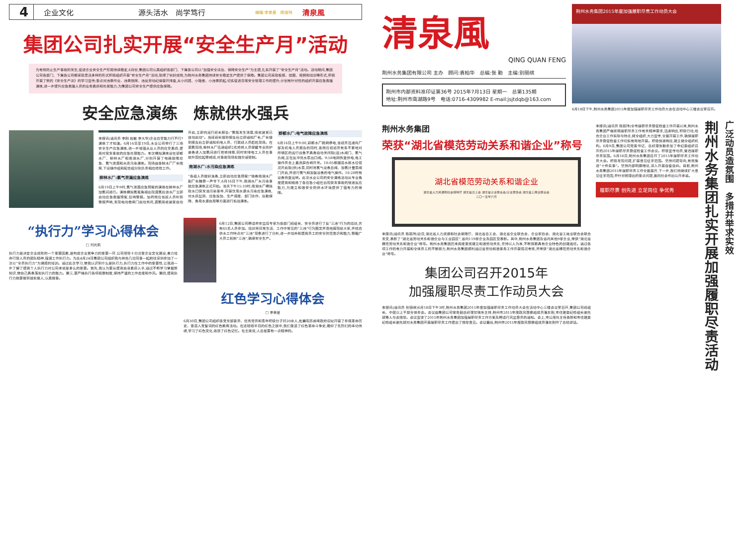4 企业文化 源头活水　尚学笃行 编辑:李美星　陈丽玮 清泉風
集团公司扎实开展“安全生产月”活动
为有效防止生产事故的发生,促进企业安全生产形势持续稳定,6月份,集团公司认真组织各部门、下属各公司以“加强安全法治、保障安全生产”为主题,扎实开展了“安全生产月”活动。活动期间,集团公司各部门、下属各公司都采取灵活多样的形式积极组织开展“安全生产月”活动,取得了较好成效,为荆州水务集团持续安全稳定生产提供了保障。集团公司采取板报、挂图、视频和培训等形式,积极开展了新的《安全生产法》的学习宣传;重点对违章作业、违章指挥、违反劳动纪律展开排查,从小问题、小隐患、小违章抓起,切实促进日常安全管理工作的提升;计划有针对性的组织开展应急救援演练,进一步提升应急救援人员的业务素质和处置能力,为集团公司安全生产提供应急保障。
安全应急演练　炼就供水强兵
本报讯(通讯员 李刚 赵敏 李大华)企业应变能力行不行?演练了才知道。6月16日至19日,水业公司举行了三场安全生产应急演练,进一步增强从业人员的应变素质,提高对突发事故的应急处理能力。本次模拟演练设在郢都水厂、柳林水厂和南湖水厂,分别开展了电器故障应急、氯气泄漏和水质污染演练。现场由各制水厂厂长指挥,下设操作组和配合组分别负责相应抢险工作。
柳林水厂:氯气泄漏应急演练
6月19日上午9时,氯气泄漏应急预案的演练在柳林水厂加氯间进行。演练模拟氯瓶角阀出现漏氯后该水厂立即启动应急救援预案,拉响警报。加药岗位当班人员听到警报声响,发现电动卷闸门自动关闭,漏氯吸收装置自动开启,立即向运行班长报告:“氯瓶发生泄漏,吸收装置已自动启动”。当班班长接到报告后立即通知厂长,厂长接到报告后立即通知机电人员、行政班人员赶赴现场。在漏氯现场,柳林水厂迅速组织2名抢修人员穿戴专业防护装备进入加氯间进行抢修排障,同时安排电工人员在事故外围拉起警戒线,对事故现场实施交通管制。
南湖水厂:水污染应急演练
“各组人员做好准备,立即启动应急预案!”随着南湖水厂副厂长魏晋一声令下,6月16日下午,南湖水厂水污染事故应急演练正式开始。当天下午15:10时,南湖水厂模拟取水口突发油污染事件,开展饮用水源水污染应急演练,对水质监测、应急投加、生产调度、部门协作、后勤保障、备用水源启用等方面进行实战演练。
郢都水厂:电气故障应急演练
6月16日上午9:00,郢都水厂跳闸停电,当班员迅速向厂部及机电人员报告的同时,各岗位值班员有条不紊地对所辖区的运行设备不具备自动关闭取(送)水阀门、氯气负阀,正在反冲洗水泵出口阀。9:50电网恢复供电,电工操作员合上直流屏合闸开关。10:05根据清水库水位情况开启取(供)水泵,同时将氯气设备总阀、加氯计量泵阀门开启,并进行氯气和加氨设备的电气操作。10:20所有设备恢复运转。此次水业公司的安全演练活动从专业角度提高和锻炼了各应急小组在出现突发事故的快速反应能力,为建立和谐安全的供水环境提供了强有力的保障。
“执行力”学习心得体会
□ 刘光凯
执行力是决定企业成败的一个重要因素,是构成企业竞争力的重要一环,公司领导十分注重企业文化建设,着力培养行管人员的团队精神,强调工作执行力。为此4月24日集团公司组织我与其他几位同事一起前往深圳参加了一次以“全员执行力”为课题的培训。通过此次学习,使我认识到什么是执行力,执行力在工作中的重要性,让我进一步了解了提高个人执行力对公司来说是多么的重要。首先,我认为要从提高自身素质入手,通过不断学习掌握新知识,使自己具备落实执行力的能力。第三,要严格执行各项规章制度,保持严谨的工作态度和作风。第四,提高执行力就要做到诚实做人,认真做事。
6月12日,集团公司聘请市安监局专家为各部门班组长、安全员进行了反“三违”行为的培训,共有65名人员参加。培训将日常生活、工作中常见的“三违”行为图文并茂地展现给大家,并结合供水工作特点对“三违”现象进行了分析,进一步培养和提高员工的安全防范意识和能力,警醒广大员工抵制“三违”,确保安全生产。
红色学习心得体会
□ 李美星
6月30日,集团公司组织各党支部委员、优秀党员和青年积极分子共20余人,赴襄阳苏维埃政府旧址开展了参观革命历史、重温入党誓词的红色教育活动。在这短短半日的红色之旅中,我们重温了红色革命斗争史,瞻仰了先烈们的丰功伟绩,学习了红色文化,收获了红色记忆。毛主席说,人总是要有一点精神的。
清泉風
QING QUAN FENG
荆州水务集团有限公司 主办　顾问:袁柏华　总编:张 勤　主编:别丽缤
荆州市内部资料准印证第36号 2015年7月13日 星期一　总第135期
地址:荆州市南湖路9号　电话:0716-4309982 E-mail:jsjtdqb@163.com
荆州水务集团2015年度加强履职尽责工作动员大会
6月18日下午,荆州水务集团2015年度加强履职尽责工作动员大会在活动中心三楼会议室召开。
荆州水务集团
荣获“湖北省模范劳动关系和谐企业”称号
湖北省模范劳动关系和谐企业
湖北省人力资源和社会保障厅 湖北省总工会 湖北省企业联合会/企业家协会 湖北省工商业联合会
二〇一五年六月
本报讯(通讯员 陈丽玮)近日,湖北省人力资源和社会保障厅、湖北省总工会、湖北省企业联合会、企业家协会、湖北省工商业联合会联合发文,表彰了“湖北省劳动关系和谐企业与工业园区”,省内119家企业及园区受表彰。其中,荆州水务集团及省内其他9家企业,荣获“湖北省模范劳动关系和谐企业”称号。荆州水务集团历来高度重视建立和谐劳动关系,坚持以人为本,不断探索具有企业特色的创建途径。通过各项工作的有力开展和全体员工的不懈努力,荆州水务集团顺利通过省劳动和谐事务工作开展情况考核,并荣获“湖北省模范劳动关系和谐企业”称号。
集团公司召开2015年
加强履职尽责工作动员大会
本报讯(通讯员 别丽缤)6月18日下午3时,荆州水务集团2015年度加强履职尽责工作动员大会在活动中心三楼会议室召开,集团公司班组长、中层以上干部全体参会。会议由集团公司常务副总经理甘晓东主持,荆州市2015年度政风督察组成员潘友刚,市住建委纪检组长谢先斌等人与会指导。会议宣读了2015年荆州水务集团加强履职尽责工作方案及聘请行风监督员的通知。会上,市公用处主任袁新和市住建委纪检组长谢先斌对水务集团开展履职尽责工作提出了指导意见。会议最后,荆州市2015年度政风督察组成员潘友刚作了总结讲话。
本报讯(通讯员 陈丽玮)全市履职尽责督促检查工作开展以来,荆州水务集团严格按照履职尽责工作有关精神要求,迅速响应,积极行动,结合企业工作实际与特点,健全组织,大力宣传,全面开展工作,确保履职尽责督促检查工作切实有效地开展。积极快速响应,建立健全组织机构。6月9日,集团公司党委书记、总经理张勤参加了市纪委组织召开的2015年履职尽责督促检查工作会议。积极宣传动员,营造履职尽责氛围。6月18日,荆州水务集团召开了2015年履职尽责工作动员大会。积极发现问题,扩展意见征求范围。坚持问题导向,有效推进“十件实事”。坚持内部明察暗访,深入开展自查自纠。目前,荆州水务集团2015年履职尽责工作全面展开,下一步,我们将继续扩大意见征求范围,并针对梳理出的重点问题,面向社会作出公开承诺。
履职尽责 创先进 立足岗位 争优秀
荆州水务集团扎实开展加强履职尽责活动
广泛动员造氛围　多措并举求实效